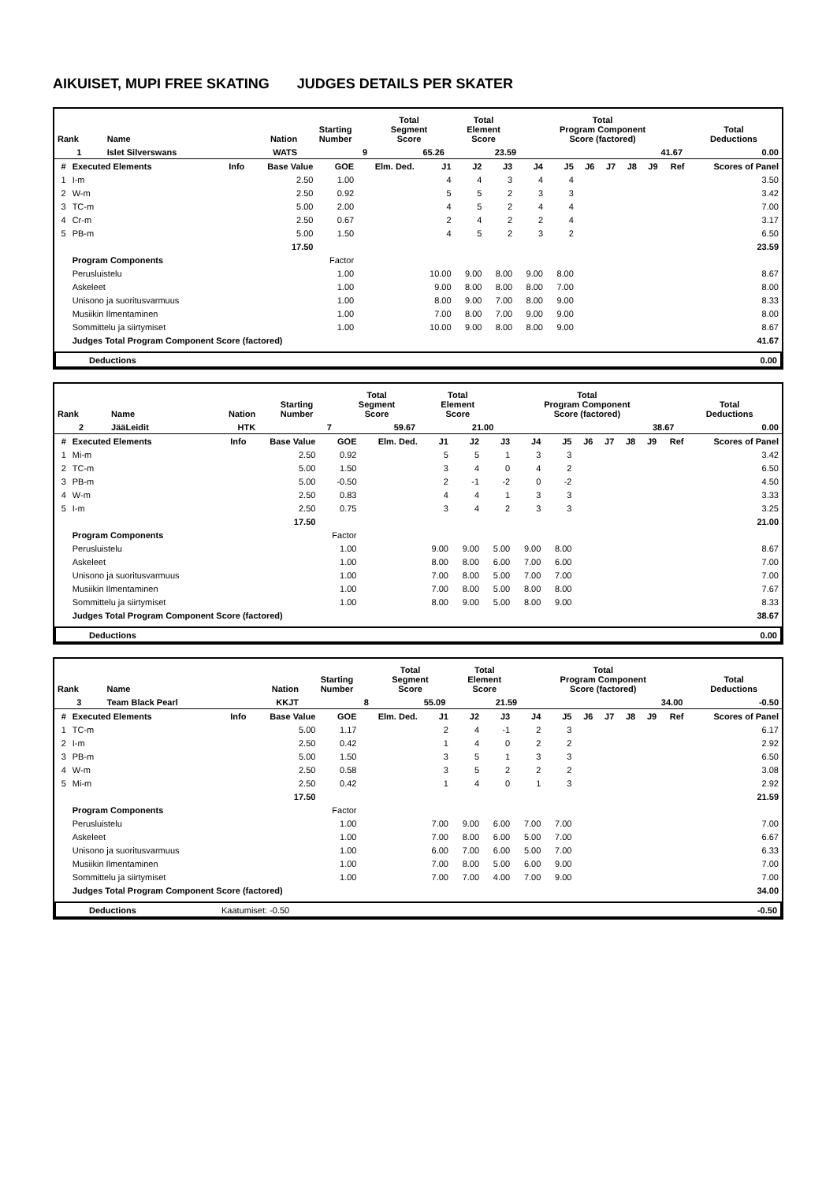AIKUISET, MUPI FREE SKATING JUDGES DETAILS PER SKATER
| Rank | Name | Nation | Starting Number | Total Segment Score | Total Element Score | Total Program Component Score (factored) | Total Deductions |
| --- | --- | --- | --- | --- | --- | --- | --- |
| 1 | Islet Silverswans | WATS | 9 | 65.26 | 23.59 | 41.67 | 0.00 |
| # | Executed Elements | Info | Base Value | GOE | Elm. Ded. | J1 | J2 | J3 | J4 | J5 | J6 | J7 | J8 | J9 | Ref | Scores of Panel |
| --- | --- | --- | --- | --- | --- | --- | --- | --- | --- | --- | --- | --- | --- | --- | --- | --- |
| 1 | I-m | | 2.50 | 1.00 | | 4 | 4 | 3 | 4 | 4 | | | | | | 3.50 |
| 2 | W-m | | 2.50 | 0.92 | | 5 | 5 | 2 | 3 | 3 | | | | | | 3.42 |
| 3 | TC-m | | 5.00 | 2.00 | | 4 | 5 | 2 | 4 | 4 | | | | | | 7.00 |
| 4 | Cr-m | | 2.50 | 0.67 | | 2 | 4 | 2 | 2 | 4 | | | | | | 3.17 |
| 5 | PB-m | | 5.00 | 1.50 | | 4 | 5 | 2 | 3 | 2 | | | | | | 6.50 |
| | | | 17.50 | | | | | | | | | | | | | 23.59 |
| | Program Components | | | Factor | | | | | | | | | | | | |
| | Perusluistelu | | | 1.00 | | 10.00 | 9.00 | 8.00 | 9.00 | 8.00 | | | | | | 8.67 |
| | Askeleet | | | 1.00 | | 9.00 | 8.00 | 8.00 | 8.00 | 7.00 | | | | | | 8.00 |
| | Unisono ja suoritusvarmuus | | | 1.00 | | 8.00 | 9.00 | 7.00 | 8.00 | 9.00 | | | | | | 8.33 |
| | Musiikin Ilmentaminen | | | 1.00 | | 7.00 | 8.00 | 7.00 | 9.00 | 9.00 | | | | | | 8.00 |
| | Sommittelu ja siirtymiset | | | 1.00 | | 10.00 | 9.00 | 8.00 | 8.00 | 9.00 | | | | | | 8.67 |
| | Judges Total Program Component Score (factored) | | | | | | | | | | | | | | | 41.67 |
| | Deductions | 0.00 |
| Rank | Name | Nation | Starting Number | Total Segment Score | Total Element Score | Total Program Component Score (factored) | Total Deductions |
| --- | --- | --- | --- | --- | --- | --- | --- |
| 2 | JääLeidit | HTK | 7 | 59.67 | 21.00 | 38.67 | 0.00 |
| # | Executed Elements | Info | Base Value | GOE | Elm. Ded. | J1 | J2 | J3 | J4 | J5 | J6 | J7 | J8 | J9 | Ref | Scores of Panel |
| --- | --- | --- | --- | --- | --- | --- | --- | --- | --- | --- | --- | --- | --- | --- | --- | --- |
| 1 | Mi-m | | 2.50 | 0.92 | | 5 | 5 | 1 | 3 | 3 | | | | | | 3.42 |
| 2 | TC-m | | 5.00 | 1.50 | | 3 | 4 | 0 | 4 | 2 | | | | | | 6.50 |
| 3 | PB-m | | 5.00 | -0.50 | | 2 | -1 | -2 | 0 | -2 | | | | | | 4.50 |
| 4 | W-m | | 2.50 | 0.83 | | 4 | 4 | 1 | 3 | 3 | | | | | | 3.33 |
| 5 | I-m | | 2.50 | 0.75 | | 3 | 4 | 2 | 3 | 3 | | | | | | 3.25 |
| | | | 17.50 | | | | | | | | | | | | | 21.00 |
| | Program Components | | | Factor | | | | | | | | | | | | |
| | Perusluistelu | | | 1.00 | | 9.00 | 9.00 | 5.00 | 9.00 | 8.00 | | | | | | 8.67 |
| | Askeleet | | | 1.00 | | 8.00 | 8.00 | 6.00 | 7.00 | 6.00 | | | | | | 7.00 |
| | Unisono ja suoritusvarmuus | | | 1.00 | | 7.00 | 8.00 | 5.00 | 7.00 | 7.00 | | | | | | 7.00 |
| | Musiikin Ilmentaminen | | | 1.00 | | 7.00 | 8.00 | 5.00 | 8.00 | 8.00 | | | | | | 7.67 |
| | Sommittelu ja siirtymiset | | | 1.00 | | 8.00 | 9.00 | 5.00 | 8.00 | 9.00 | | | | | | 8.33 |
| | Judges Total Program Component Score (factored) | | | | | | | | | | | | | | | 38.67 |
| | Deductions | 0.00 |
| Rank | Name | Nation | Starting Number | Total Segment Score | Total Element Score | Total Program Component Score (factored) | Total Deductions |
| --- | --- | --- | --- | --- | --- | --- | --- |
| 3 | Team Black Pearl | KKJT | 8 | 55.09 | 21.59 | 34.00 | -0.50 |
| # | Executed Elements | Info | Base Value | GOE | Elm. Ded. | J1 | J2 | J3 | J4 | J5 | J6 | J7 | J8 | J9 | Ref | Scores of Panel |
| --- | --- | --- | --- | --- | --- | --- | --- | --- | --- | --- | --- | --- | --- | --- | --- | --- |
| 1 | TC-m | | 5.00 | 1.17 | | 2 | 4 | -1 | 2 | 3 | | | | | | 6.17 |
| 2 | I-m | | 2.50 | 0.42 | | 1 | 4 | 0 | 2 | 2 | | | | | | 2.92 |
| 3 | PB-m | | 5.00 | 1.50 | | 3 | 5 | 1 | 3 | 3 | | | | | | 6.50 |
| 4 | W-m | | 2.50 | 0.58 | | 3 | 5 | 2 | 2 | 2 | | | | | | 3.08 |
| 5 | Mi-m | | 2.50 | 0.42 | | 1 | 4 | 0 | 1 | 3 | | | | | | 2.92 |
| | | | 17.50 | | | | | | | | | | | | | 21.59 |
| | Program Components | | | Factor | | | | | | | | | | | | |
| | Perusluistelu | | | 1.00 | | 7.00 | 9.00 | 6.00 | 7.00 | 7.00 | | | | | | 7.00 |
| | Askeleet | | | 1.00 | | 7.00 | 8.00 | 6.00 | 5.00 | 7.00 | | | | | | 6.67 |
| | Unisono ja suoritusvarmuus | | | 1.00 | | 6.00 | 7.00 | 6.00 | 5.00 | 7.00 | | | | | | 6.33 |
| | Musiikin Ilmentaminen | | | 1.00 | | 7.00 | 8.00 | 5.00 | 6.00 | 9.00 | | | | | | 7.00 |
| | Sommittelu ja siirtymiset | | | 1.00 | | 7.00 | 7.00 | 4.00 | 7.00 | 9.00 | | | | | | 7.00 |
| | Judges Total Program Component Score (factored) | | | | | | | | | | | | | | | 34.00 |
| | Deductions | Kaatumiset: -0.50 | -0.50 |